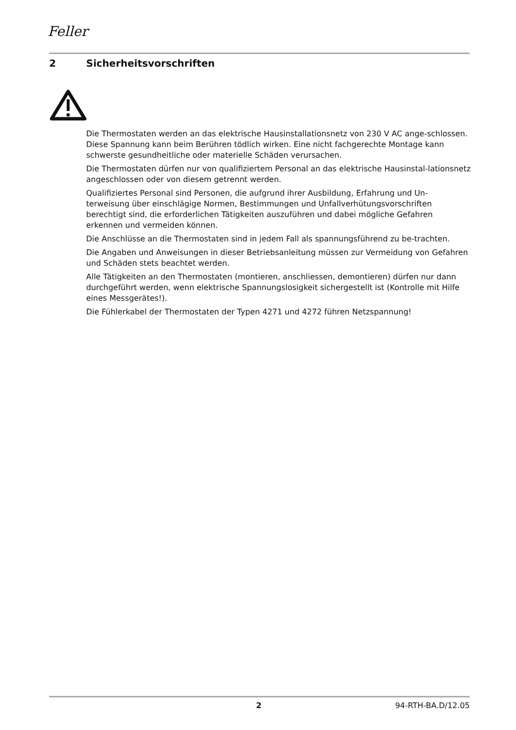Feller
2 Sicherheitsvorschriften
Die Thermostaten werden an das elektrische Hausinstallationsnetz von 230 V AC ange-schlossen. Diese Spannung kann beim Berühren tödlich wirken. Eine nicht fachgerechte Montage kann schwerste gesundheitliche oder materielle Schäden verursachen.
Die Thermostaten dürfen nur von qualifiziertem Personal an das elektrische Hausinstal-lationsnetz angeschlossen oder von diesem getrennt werden.
Qualifiziertes Personal sind Personen, die aufgrund ihrer Ausbildung, Erfahrung und Un-terweisung über einschlägige Normen, Bestimmungen und Unfallverhütungsvorschriften berechtigt sind, die erforderlichen Tätigkeiten auszuführen und dabei mögliche Gefahren erkennen und vermeiden können.
Die Anschlüsse an die Thermostaten sind in jedem Fall als spannungsführend zu be-trachten.
Die Angaben und Anweisungen in dieser Betriebsanleitung müssen zur Vermeidung von Gefahren und Schäden stets beachtet werden.
Alle Tätigkeiten an den Thermostaten (montieren, anschliessen, demontieren) dürfen nur dann durchgeführt werden, wenn elektrische Spannungslosigkeit sichergestellt ist (Kontrolle mit Hilfe eines Messgerätes!).
Die Fühlerkabel der Thermostaten der Typen 4271 und 4272 führen Netzspannung!
2 94-RTH-BA.D/12.05